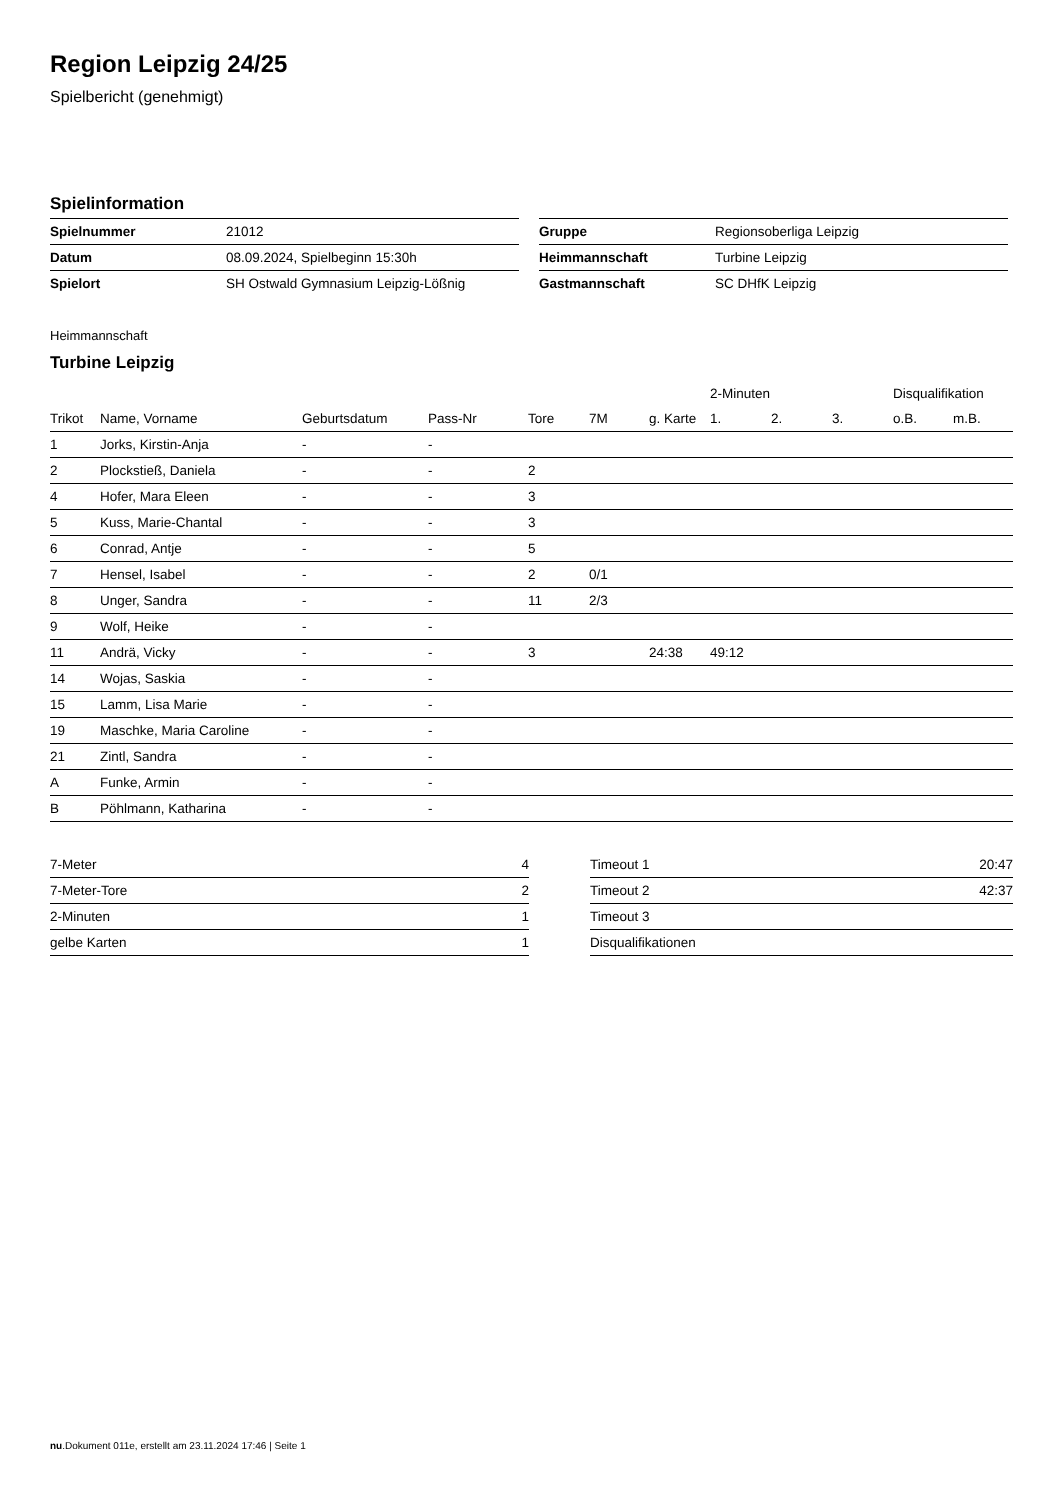Region Leipzig 24/25
Spielbericht (genehmigt)
Spielinformation
| Spielnummer | 21012 |
| Datum | 08.09.2024, Spielbeginn 15:30h |
| Spielort | SH Ostwald Gymnasium Leipzig-Lößnig |
| Gruppe | Regionsoberliga Leipzig |
| Heimmannschaft | Turbine Leipzig |
| Gastmannschaft | SC DHfK Leipzig |
Heimmannschaft
Turbine Leipzig
| | | | | | | | 2-Minuten | | | Disqualifikation | |
| --- | --- | --- | --- | --- | --- | --- | --- | --- | --- | --- | --- |
| Trikot | Name, Vorname | Geburtsdatum | Pass-Nr | Tore | 7M | g. Karte | 1. | 2. | 3. | o.B. | m.B. |
| 1 | Jorks, Kirstin-Anja | - | - | | | | | | | | |
| 2 | Plockstieß, Daniela | - | - | 2 | | | | | | | |
| 4 | Hofer, Mara Eleen | - | - | 3 | | | | | | | |
| 5 | Kuss, Marie-Chantal | - | - | 3 | | | | | | | |
| 6 | Conrad, Antje | - | - | 5 | | | | | | | |
| 7 | Hensel, Isabel | - | - | 2 | 0/1 | | | | | | |
| 8 | Unger, Sandra | - | - | 11 | 2/3 | | | | | | |
| 9 | Wolf, Heike | - | - | | | | | | | | |
| 11 | Andrä, Vicky | - | - | 3 | | 24:38 | 49:12 | | | | |
| 14 | Wojas, Saskia | - | - | | | | | | | | |
| 15 | Lamm, Lisa Marie | - | - | | | | | | | | |
| 19 | Maschke, Maria Caroline | - | - | | | | | | | | |
| 21 | Zintl, Sandra | - | - | | | | | | | | |
| A | Funke, Armin | - | - | | | | | | | | |
| B | Pöhlmann, Katharina | - | - | | | | | | | | |
| 7-Meter | 4 |
| 7-Meter-Tore | 2 |
| 2-Minuten | 1 |
| gelbe Karten | 1 |
| Timeout 1 | 20:47 |
| Timeout 2 | 42:37 |
| Timeout 3 | |
| Disqualifikationen | |
nu.Dokument 011e, erstellt am 23.11.2024 17:46 | Seite 1